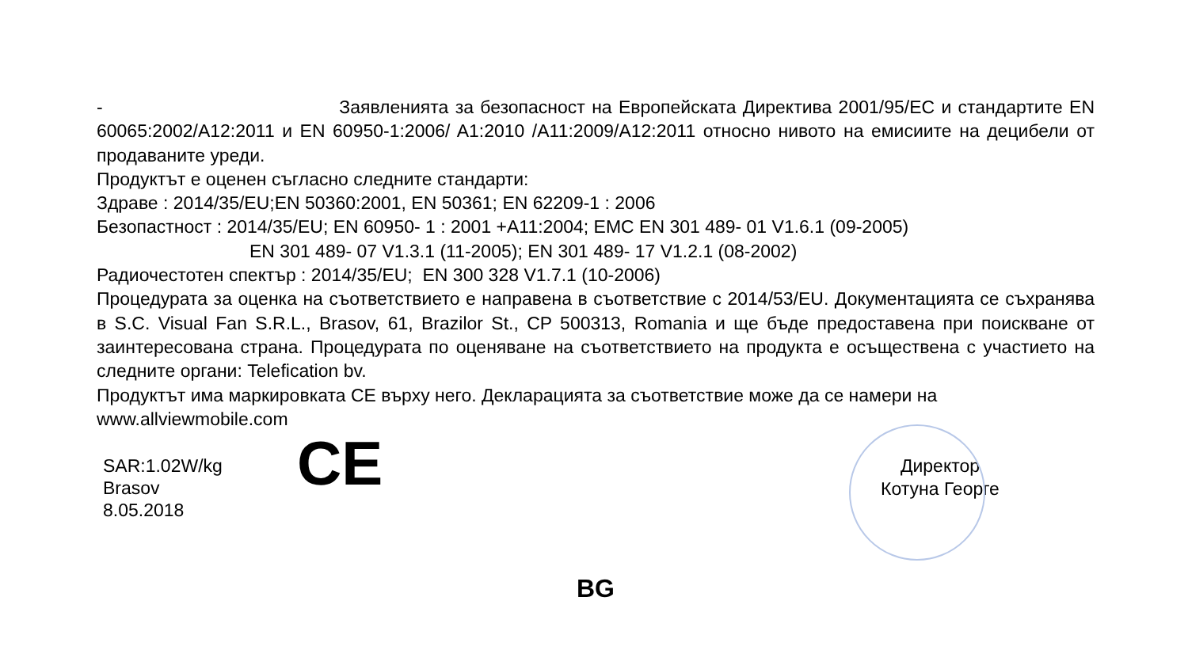- Заявленията за безопасност на Европейската Директива 2001/95/EC и стандартите EN 60065:2002/A12:2011 и EN 60950-1:2006/ A1:2010 /A11:2009/A12:2011 относно нивото на емисиите на децибели от продаваните уреди.
Продуктът е оценен съгласно следните стандарти:
Здраве : 2014/35/EU;EN 50360:2001, EN 50361; EN 62209-1 : 2006
Безопастност : 2014/35/EU; EN 60950- 1 : 2001 +A11:2004; EMC EN 301 489- 01 V1.6.1 (09-2005)
EN 301 489- 07 V1.3.1 (11-2005); EN 301 489- 17 V1.2.1 (08-2002)
Радиочестотен спектър : 2014/35/EU; EN 300 328 V1.7.1 (10-2006)
Процедурата за оценка на съответствието е направена в съответствие с 2014/53/EU. Документацията се съхранява в S.C. Visual Fan S.R.L., Brasov, 61, Brazilor St., CP 500313, Romania и ще бъде предоставена при поискване от заинтересована страна. Процедурата по оценяване на съответствието на продукта е осъществена с участието на следните органи: Telefication bv.
Продуктът има маркировката CE върху него. Декларацията за съответствие може да се намери на www.allviewmobile.com
SAR:1.02W/kg
Brasov
8.05.2018
CE
Директор
Котуна Георге
BG